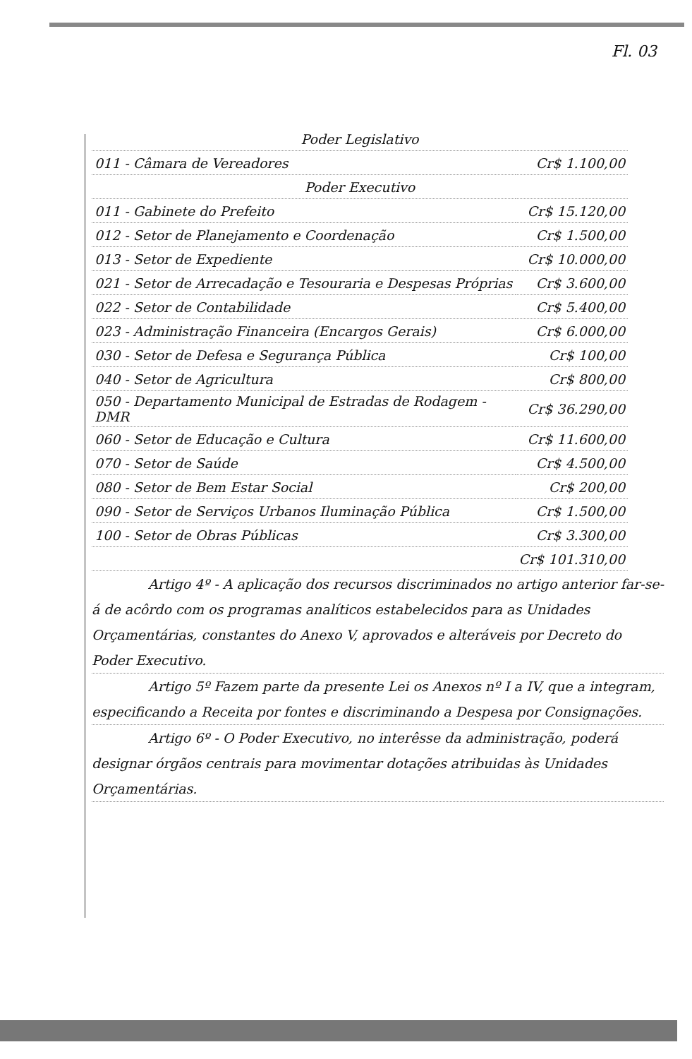Fl. 03
| Poder Legislativo | |
| 011 - Câmara de Vereadores | Cr$ 1.100,00 |
| Poder Executivo | |
| 011 - Gabinete do Prefeito | Cr$ 15.120,00 |
| 012 - Setor de Planejamento e Coordenação | Cr$ 1.500,00 |
| 013 - Setor de Expediente | Cr$ 10.000,00 |
| 021 - Setor de Arrecadação e Tesouraria e Despesas Próprias | Cr$ 3.600,00 |
| 022 - Setor de Contabilidade | Cr$ 5.400,00 |
| 023 - Administração Financeira (Encargos Gerais) | Cr$ 6.000,00 |
| 030 - Setor de Defesa e Segurança Pública | Cr$ 100,00 |
| 040 - Setor de Agricultura | Cr$ 800,00 |
| 050 - Departamento Municipal de Estradas de Rodagem - DMR | Cr$ 36.290,00 |
| 060 - Setor de Educação e Cultura | Cr$ 11.600,00 |
| 070 - Setor de Saúde | Cr$ 4.500,00 |
| 080 - Setor de Bem Estar Social | Cr$ 200,00 |
| 090 - Setor de Serviços Urbanos Iluminação Pública | Cr$ 1.500,00 |
| 100 - Setor de Obras Públicas | Cr$ 3.300,00 |
| | Cr$ 101.310,00 |
Artigo 4º - A aplicação dos recursos discriminados no artigo anterior far-se-á de acôrdo com os programas analíticos estabelecidos para as Unidades Orçamentárias, constantes do Anexo V, aprovados e alteráveis por Decreto do Poder Executivo.
Artigo 5º Fazem parte da presente Lei os Anexos nº I a IV, que a integram, especificando a Receita por fontes e discriminando a Despesa por Consignações.
Artigo 6º - O Poder Executivo, no interêsse da administração, poderá designar órgãos centrais para movimentar dotações atribuidas às Unidades Orçamentárias.